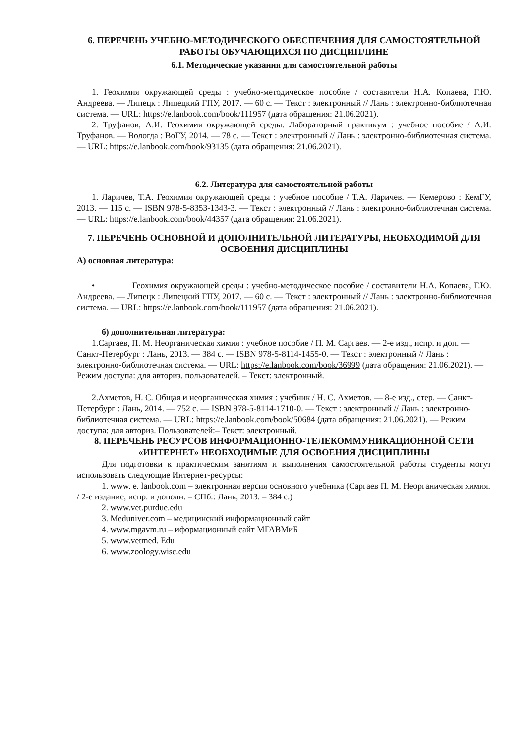6. ПЕРЕЧЕНЬ УЧЕБНО-МЕТОДИЧЕСКОГО ОБЕСПЕЧЕНИЯ ДЛЯ САМОСТОЯТЕЛЬНОЙ РАБОТЫ ОБУЧАЮЩИХСЯ ПО ДИСЦИПЛИНЕ
6.1. Методические указания для самостоятельной работы
1. Геохимия окружающей среды : учебно-методическое пособие / составители Н.А. Копаева, Г.Ю. Андреева. — Липецк : Липецкий ГПУ, 2017. — 60 с. — Текст : электронный // Лань : электронно-библиотечная система. — URL: https://e.lanbook.com/book/111957 (дата обращения: 21.06.2021).
2. Труфанов, А.И. Геохимия окружающей среды. Лабораторный практикум : учебное пособие / А.И. Труфанов. — Вологда : ВоГУ, 2014. — 78 с. — Текст : электронный // Лань : электронно-библиотечная система. — URL: https://e.lanbook.com/book/93135 (дата обращения: 21.06.2021).
6.2. Литература для самостоятельной работы
1. Ларичев, Т.А. Геохимия окружающей среды : учебное пособие / Т.А. Ларичев. — Кемерово : КемГУ, 2013. — 115 с. — ISBN 978-5-8353-1343-3. — Текст : электронный // Лань : электронно-библиотечная система. — URL: https://e.lanbook.com/book/44357 (дата обращения: 21.06.2021).
7. ПЕРЕЧЕНЬ ОСНОВНОЙ И ДОПОЛНИТЕЛЬНОЙ ЛИТЕРАТУРЫ, НЕОБХОДИМОЙ ДЛЯ ОСВОЕНИЯ ДИСЦИПЛИНЫ
А) основная литература:
• Геохимия окружающей среды : учебно-методическое пособие / составители Н.А. Копаева, Г.Ю. Андреева. — Липецк : Липецкий ГПУ, 2017. — 60 с. — Текст : электронный // Лань : электронно-библиотечная система. — URL: https://e.lanbook.com/book/111957 (дата обращения: 21.06.2021).
б) дополнительная литература:
1.Саргаев, П. М. Неорганическая химия : учебное пособие / П. М. Саргаев. — 2-е изд., испр. и доп. — Санкт-Петербург : Лань, 2013. — 384 с. — ISBN 978-5-8114-1455-0. — Текст : электронный // Лань : электронно-библиотечная система. — URL: https://e.lanbook.com/book/36999 (дата обращения: 21.06.2021). — Режим доступа: для авториз. пользователей. – Текст: электронный.
2.Ахметов, Н. С. Общая и неорганическая химия : учебник / Н. С. Ахметов. — 8-е изд., стер. — Санкт-Петербург : Лань, 2014. — 752 с. — ISBN 978-5-8114-1710-0. — Текст : электронный // Лань : электронно-библиотечная система. — URL: https://e.lanbook.com/book/50684 (дата обращения: 21.06.2021). — Режим доступа: для авториз. Пользователей:– Текст: электронный.
8. ПЕРЕЧЕНЬ РЕСУРСОВ ИНФОРМАЦИОННО-ТЕЛЕКОММУНИКАЦИОННОЙ СЕТИ «ИНТЕРНЕТ» НЕОБХОДИМЫЕ ДЛЯ ОСВОЕНИЯ ДИСЦИПЛИНЫ
Для подготовки к практическим занятиям и выполнения самостоятельной работы студенты могут использовать следующие Интернет-ресурсы:
1. www. e. lanbook.com – электронная версия основного учебника (Саргаев П. М. Неорганическая химия. / 2-е издание, испр. и дополн. – СПб.: Лань, 2013. – 384 с.)
2. www.vet.purdue.edu
3. Meduniver.com – медицинский информационный сайт
4. www.mgavm.ru – иформационный сайт МГАВМиБ
5. www.vetmed. Edu
6. www.zoology.wisc.edu